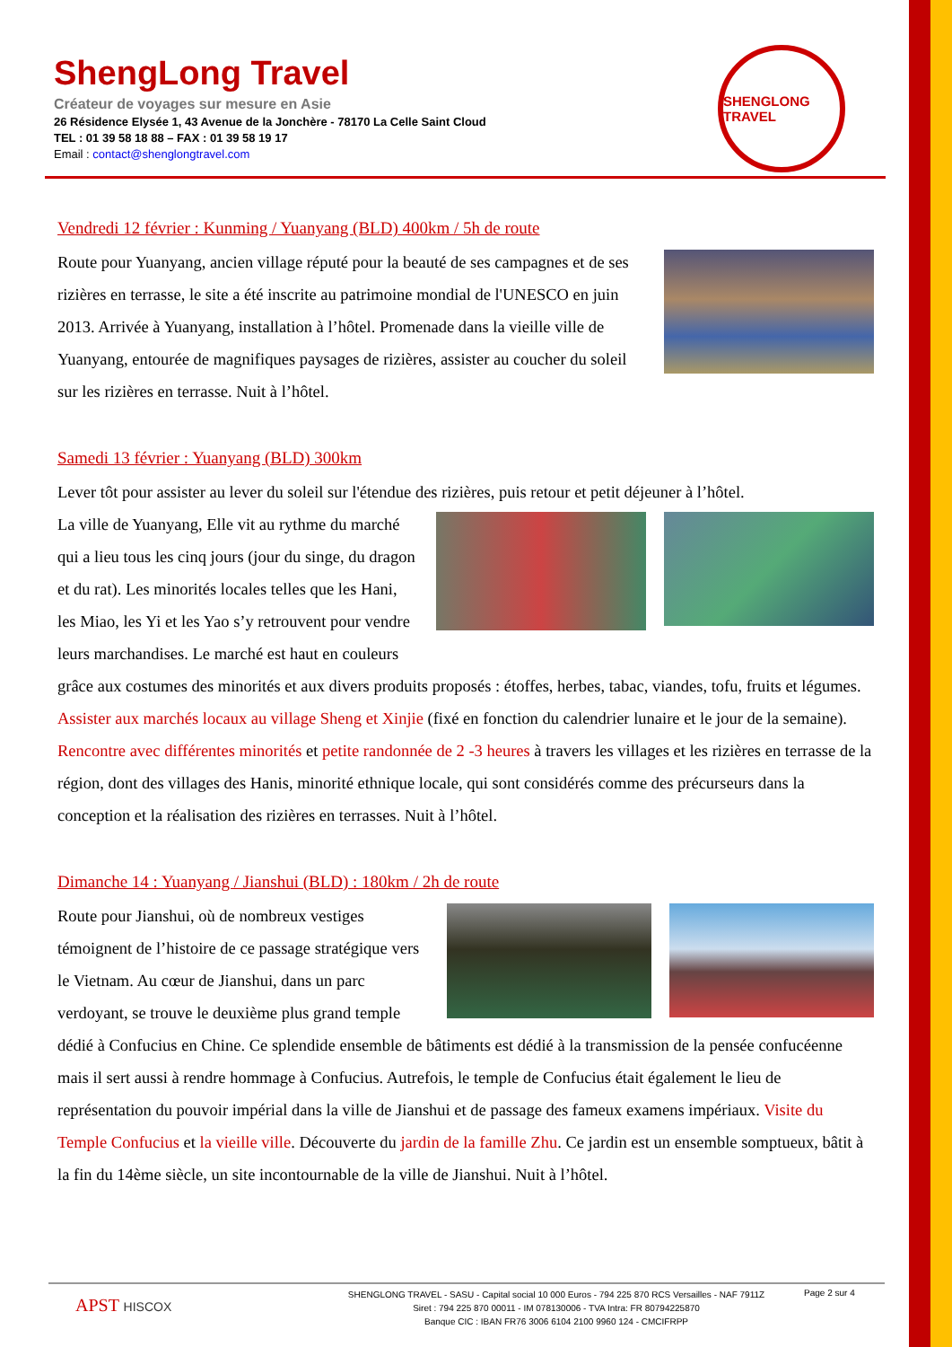ShengLong Travel
Créateur de voyages sur mesure en Asie
26 Résidence Elysée 1, 43 Avenue de la Jonchère - 78170 La Celle Saint Cloud
TEL : 01 39 58 18 88 – FAX : 01 39 58 19 17
Email : contact@shenglongtravel.com
SHENGLONG TRAVEL
Vendredi 12 février : Kunming / Yuanyang (BLD) 400km / 5h de route
Route pour Yuanyang, ancien village réputé pour la beauté de ses campagnes et de ses rizières en terrasse, le site a été inscrite au patrimoine mondial de l'UNESCO en juin 2013. Arrivée à Yuanyang, installation à l’hôtel. Promenade dans la vieille ville de Yuanyang, entourée de magnifiques paysages de rizières, assister au coucher du soleil sur les rizières en terrasse. Nuit à l’hôtel.
Samedi 13 février : Yuanyang (BLD) 300km
Lever tôt pour assister au lever du soleil sur l'étendue des rizières, puis retour et petit déjeuner à l’hôtel.
La ville de Yuanyang, Elle vit au rythme du marché qui a lieu tous les cinq jours (jour du singe, du dragon et du rat). Les minorités locales telles que les Hani, les Miao, les Yi et les Yao s’y retrouvent pour vendre leurs marchandises. Le marché est haut en couleurs grâce aux costumes des minorités et aux divers produits proposés : étoffes, herbes, tabac, viandes, tofu, fruits et légumes. Assister aux marchés locaux au village Sheng et Xinjie (fixé en fonction du calendrier lunaire et le jour de la semaine). Rencontre avec différentes minorités et petite randonnée de 2 -3 heures à travers les villages et les rizières en terrasse de la région, dont des villages des Hanis, minorité ethnique locale, qui sont considérés comme des précurseurs dans la conception et la réalisation des rizières en terrasses. Nuit à l’hôtel.
Dimanche 14 : Yuanyang / Jianshui (BLD) : 180km / 2h de route
Route pour Jianshui, où de nombreux vestiges témoignent de l’histoire de ce passage stratégique vers le Vietnam. Au cœur de Jianshui, dans un parc verdoyant, se trouve le deuxième plus grand temple dédié à Confucius en Chine. Ce splendide ensemble de bâtiments est dédié à la transmission de la pensée confucéenne mais il sert aussi à rendre hommage à Confucius. Autrefois, le temple de Confucius était également le lieu de représentation du pouvoir impérial dans la ville de Jianshui et de passage des fameux examens impériaux. Visite du Temple Confucius et la vieille ville. Découverte du jardin de la famille Zhu. Ce jardin est un ensemble somptueux, bâtit à la fin du 14ème siècle, un site incontournable de la ville de Jianshui. Nuit à l’hôtel.
APST HISCOX
SHENGLONG TRAVEL - SASU - Capital social 10 000 Euros - 794 225 870 RCS Versailles - NAF 7911Z
Siret : 794 225 870 00011 - IM 078130006 - TVA Intra: FR 80794225870
Banque CIC : IBAN FR76 3006 6104 2100 9960 124 - CMCIFRPP
Page 2 sur 4